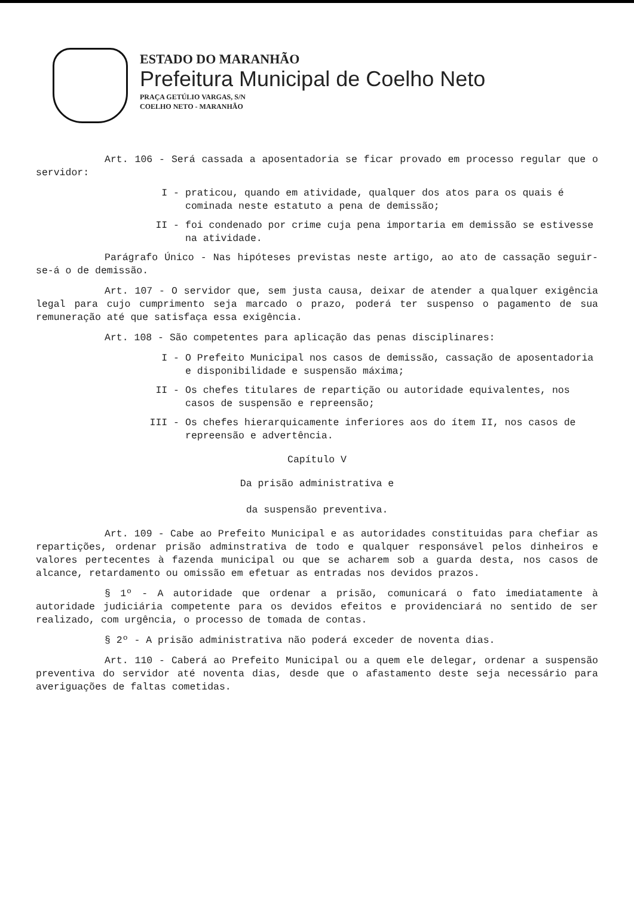ESTADO DO MARANHÃO
Prefeitura Municipal de Coelho Neto
PRAÇA GETÚLIO VARGAS, S/N
COELHO NETO - MARANHÃO
Art. 106 - Será cassada a aposentadoria se ficar provado em processo regular que o servidor:
I - praticou, quando em atividade, qualquer dos atos para os quais é cominada neste estatuto a pena de demissão;
II - foi condenado por crime cuja pena importaria em demissão se estivesse na atividade.
Parágrafo Único - Nas hipóteses previstas neste artigo, ao ato de cassação seguir-se-á o de demissão.
Art. 107 - O servidor que, sem justa causa, deixar de atender a qualquer exigência legal para cujo cumprimento seja marcado o prazo, poderá ter suspenso o pagamento de sua remuneração até que satisfaça essa exigência.
Art. 108 - São competentes para aplicação das penas disciplinares:
I - O Prefeito Municipal nos casos de demissão, cassação de aposentadoria e disponibilidade e suspensão máxima;
II - Os chefes titulares de repartição ou autoridade equivalentes, nos casos de suspensão e repreensão;
III - Os chefes hierarquicamente inferiores aos do ítem II, nos casos de repreensão e advertência.
Capítulo V
Da prisão administrativa e
da suspensão preventiva.
Art. 109 - Cabe ao Prefeito Municipal e as autoridades constituidas para chefiar as repartições, ordenar prisão adminstrativa de todo e qualquer responsável pelos dinheiros e valores pertecentes à fazenda municipal ou que se acharem sob a guarda desta, nos casos de alcance, retardamento ou omissão em efetuar as entradas nos devidos prazos.
§ 1º - A autoridade que ordenar a prisão, comunicará o fato imediatamente à autoridade judiciária competente para os devidos efeitos e providenciará no sentido de ser realizado, com urgência, o processo de tomada de contas.
§ 2º - A prisão administrativa não poderá exceder de noventa dias.
Art. 110 - Caberá ao Prefeito Municipal ou a quem ele delegar, ordenar a suspensão preventiva do servidor até noventa dias, desde que o afastamento deste seja necessário para averiguações de faltas cometidas.